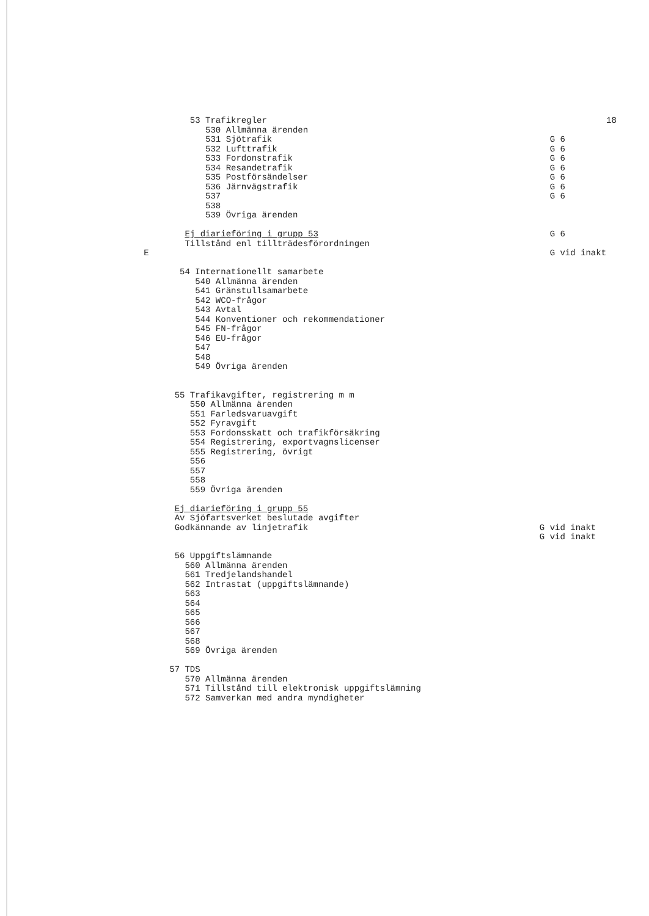53 Trafikregler
18
530 Allmänna ärenden
531 Sjötrafik
G 6
532 Lufttrafik
G 6
533 Fordonstrafik
G 6
534 Resandetrafik
G 6
535 Postförsändelser
G 6
536 Järnvägstrafik
G 6
537
G 6
538
539 Övriga ärenden
Ej diarieföring i grupp 53
G 6
Tillstånd enl tillträdesförordningen
E
G vid inakt
54 Internationellt samarbete
540 Allmänna ärenden
541 Gränstullsamarbete
542 WCO-frågor
543 Avtal
544 Konventioner och rekommendationer
545 FN-frågor
546 EU-frågor
547
548
549 Övriga ärenden
55 Trafikavgifter, registrering m m
550 Allmänna ärenden
551 Farledsvaruavgift
552 Fyravgift
553 Fordonsskatt och trafikförsäkring
554 Registrering, exportvagnslicenser
555 Registrering, övrigt
556
557
558
559 Övriga ärenden
Ej diarieföring i grupp 55
Av Sjöfartsverket beslutade avgifter
Godkännande av linjetrafik
G vid inakt
G vid inakt
56 Uppgiftslämnande
560 Allmänna ärenden
561 Tredjelandshandel
562 Intrastat (uppgiftslämnande)
563
564
565
566
567
568
569 Övriga ärenden
57 TDS
570 Allmänna ärenden
571 Tillstånd till elektronisk uppgiftslämning
572 Samverkan med andra myndigheter